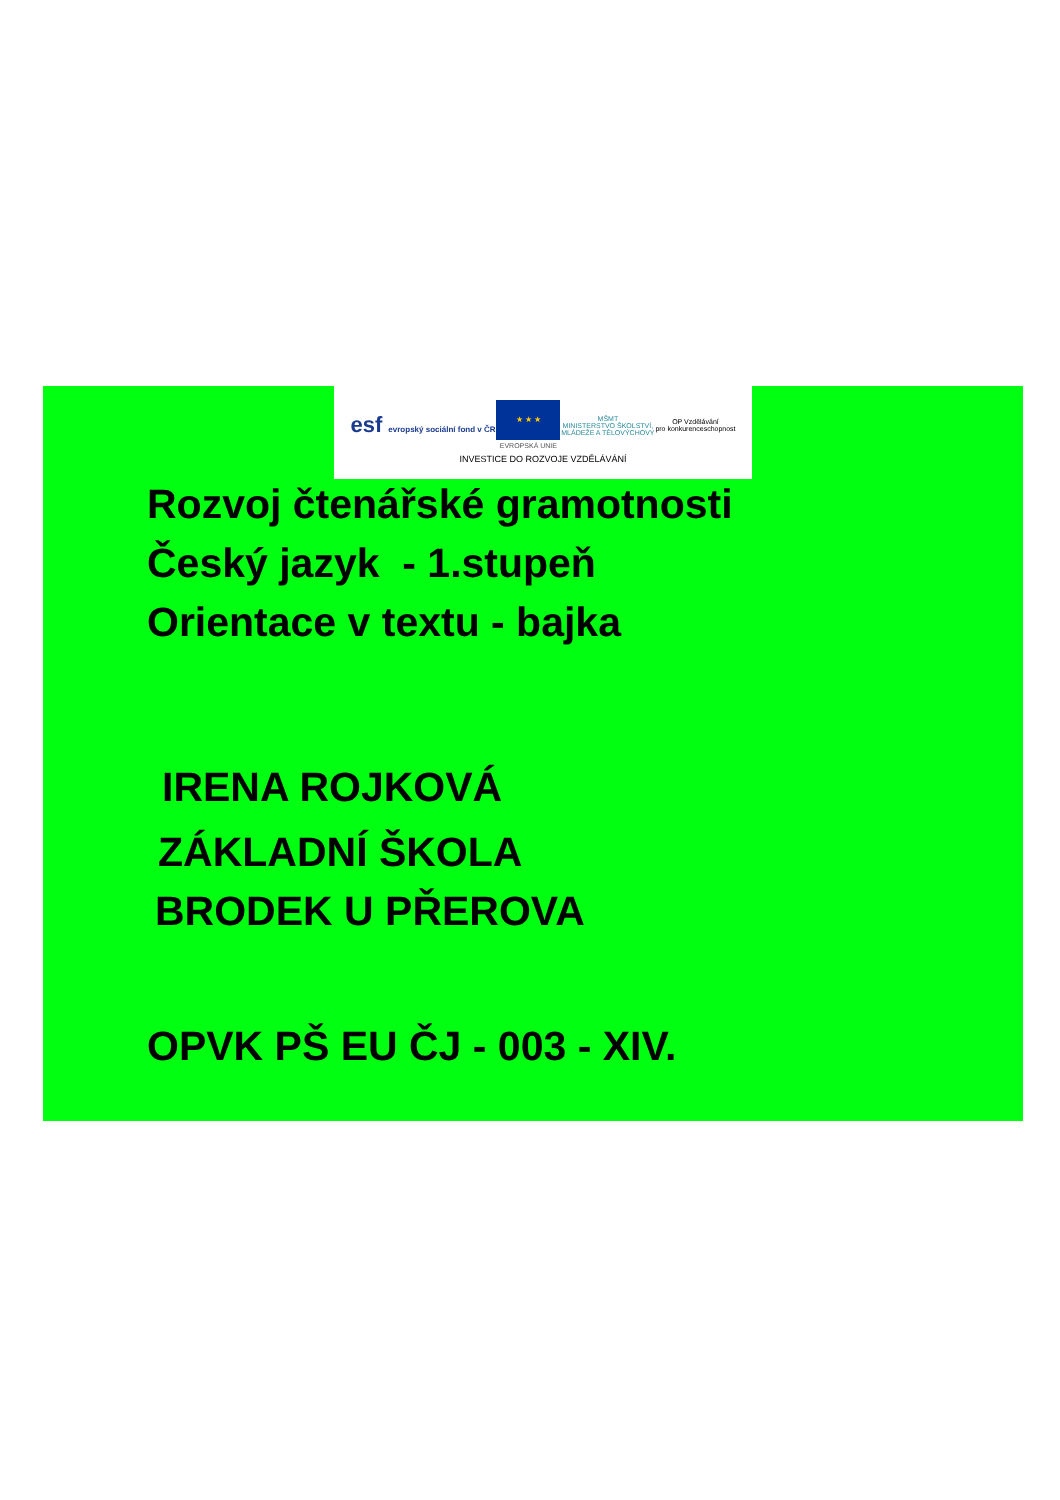esf evropský sociální fond v ČR
★ ★ ★
EVROPSKÁ UNIE MŠMT
MINISTERSTVO ŠKOLSTVÍ,
MLÁDEŽE A TĚLOVÝCHOVY OP Vzdělávání
pro konkurenceschopnost
INVESTICE DO ROZVOJE VZDĚLÁVÁNÍ
Rozvoj čtenářské gramotnosti
Český jazyk - 1.stupeň
Orientace v textu - bajka
IRENA ROJKOVÁ
ZÁKLADNÍ ŠKOLA
BRODEK U PŘEROVA
OPVK PŠ EU ČJ - 003 - XIV.